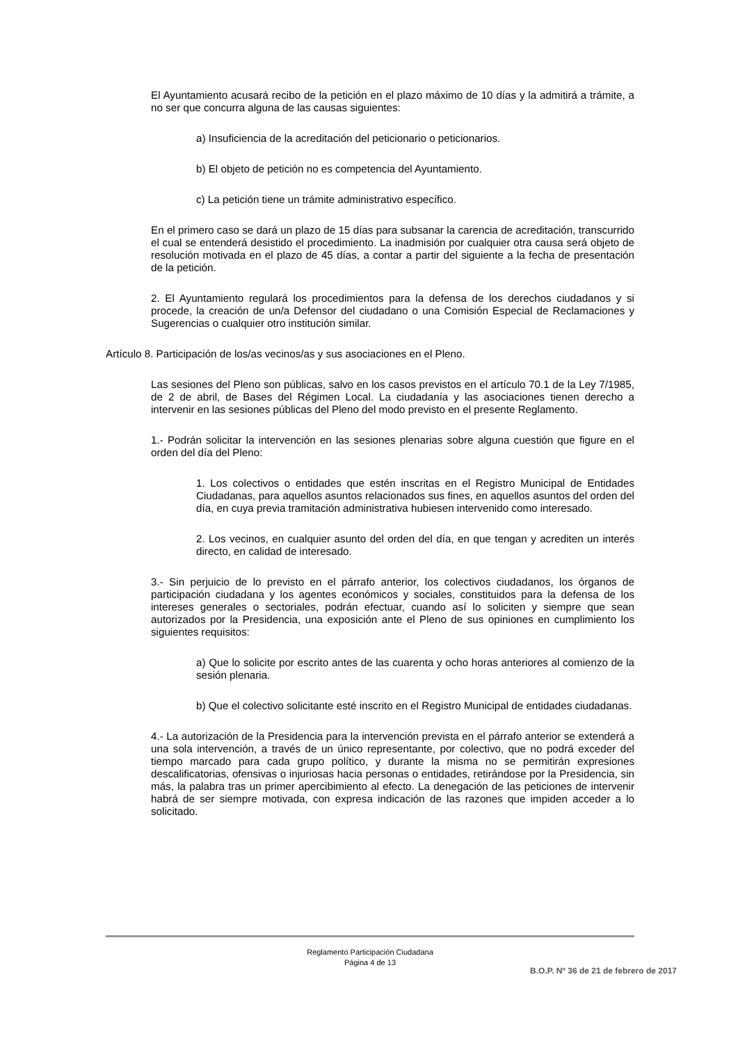El Ayuntamiento acusará recibo de la petición en el plazo máximo de 10 días y la admitirá a trámite, a no ser que concurra alguna de las causas siguientes:
a) Insuficiencia de la acreditación del peticionario o peticionarios.
b) El objeto de petición no es competencia del Ayuntamiento.
c) La petición tiene un trámite administrativo específico.
En el primero caso se dará un plazo de 15 días para subsanar la carencia de acreditación, transcurrido el cual se entenderá desistido el procedimiento. La inadmisión por cualquier otra causa será objeto de resolución motivada en el plazo de 45 días, a contar a partir del siguiente a la fecha de presentación de la petición.
2. El Ayuntamiento regulará los procedimientos para la defensa de los derechos ciudadanos y si procede, la creación de un/a Defensor del ciudadano o una Comisión Especial de Reclamaciones y Sugerencias o cualquier otro institución similar.
Artículo 8. Participación de los/as vecinos/as y sus asociaciones en el Pleno.
Las sesiones del Pleno son públicas, salvo en los casos previstos en el artículo 70.1 de la Ley 7/1985, de 2 de abril, de Bases del Régimen Local. La ciudadanía y las asociaciones tienen derecho a intervenir en las sesiones públicas del Pleno del modo previsto en el presente Reglamento.
1.- Podrán solicitar la intervención en las sesiones plenarias sobre alguna cuestión que figure en el orden del día del Pleno:
1. Los colectivos o entidades que estén inscritas en el Registro Municipal de Entidades Ciudadanas, para aquellos asuntos relacionados sus fines, en aquellos asuntos del orden del día, en cuya previa tramitación administrativa hubiesen intervenido como interesado.
2. Los vecinos, en cualquier asunto del orden del día, en que tengan y acrediten un interés directo, en calidad de interesado.
3.- Sin perjuicio de lo previsto en el párrafo anterior, los colectivos ciudadanos, los órganos de participación ciudadana y los agentes económicos y sociales, constituidos para la defensa de los intereses generales o sectoriales, podrán efectuar, cuando así lo soliciten y siempre que sean autorizados por la Presidencia, una exposición ante el Pleno de sus opiniones en cumplimiento los siguientes requisitos:
a) Que lo solicite por escrito antes de las cuarenta y ocho horas anteriores al comienzo de la sesión plenaria.
b) Que el colectivo solicitante esté inscrito en el Registro Municipal de entidades ciudadanas.
4.- La autorización de la Presidencia para la intervención prevista en el párrafo anterior se extenderá a una sola intervención, a través de un único representante, por colectivo, que no podrá exceder del tiempo marcado para cada grupo político, y durante la misma no se permitirán expresiones descalificatorias, ofensivas o injuriosas hacia personas o entidades, retirándose por la Presidencia, sin más, la palabra tras un primer apercibimiento al efecto. La denegación de las peticiones de intervenir habrá de ser siempre motivada, con expresa indicación de las razones que impiden acceder a lo solicitado.
Reglamento Participación Ciudadana
Página 4 de 13
B.O.P. Nº 36 de 21 de febrero de 2017